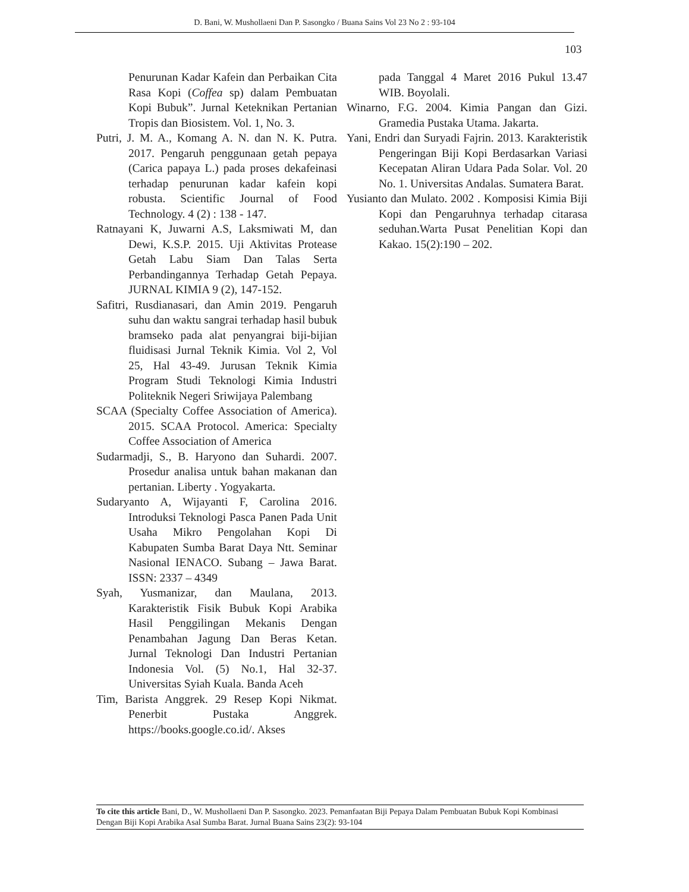D. Bani, W. Mushollaeni Dan P. Sasongko / Buana Sains Vol 23 No 2 : 93-104
103
Penurunan Kadar Kafein dan Perbaikan Cita Rasa Kopi (Coffea sp) dalam Pembuatan Kopi Bubuk”. Jurnal Keteknikan Pertanian Tropis dan Biosistem. Vol. 1, No. 3.
Putri, J. M. A., Komang A. N. dan N. K. Putra. 2017. Pengaruh penggunaan getah pepaya (Carica papaya L.) pada proses dekafeinasi terhadap penurunan kadar kafein kopi robusta. Scientific Journal of Food Technology. 4 (2) : 138 - 147.
Ratnayani K, Juwarni A.S, Laksmiwati M, dan Dewi, K.S.P. 2015. Uji Aktivitas Protease Getah Labu Siam Dan Talas Serta Perbandingannya Terhadap Getah Pepaya. JURNAL KIMIA 9 (2), 147-152.
Safitri, Rusdianasari, dan Amin 2019. Pengaruh suhu dan waktu sangrai terhadap hasil bubuk bramseko pada alat penyangrai biji-bijian fluidisasi Jurnal Teknik Kimia. Vol 2, Vol 25, Hal 43-49. Jurusan Teknik Kimia Program Studi Teknologi Kimia Industri Politeknik Negeri Sriwijaya Palembang
SCAA (Specialty Coffee Association of America). 2015. SCAA Protocol. America: Specialty Coffee Association of America
Sudarmadji, S., B. Haryono dan Suhardi. 2007. Prosedur analisa untuk bahan makanan dan pertanian. Liberty . Yogyakarta.
Sudaryanto A, Wijayanti F, Carolina 2016. Introduksi Teknologi Pasca Panen Pada Unit Usaha Mikro Pengolahan Kopi Di Kabupaten Sumba Barat Daya Ntt. Seminar Nasional IENACO. Subang – Jawa Barat. ISSN: 2337 – 4349
Syah, Yusmanizar, dan Maulana, 2013. Karakteristik Fisik Bubuk Kopi Arabika Hasil Penggilingan Mekanis Dengan Penambahan Jagung Dan Beras Ketan. Jurnal Teknologi Dan Industri Pertanian Indonesia Vol. (5) No.1, Hal 32-37. Universitas Syiah Kuala. Banda Aceh
Tim, Barista Anggrek. 29 Resep Kopi Nikmat. Penerbit Pustaka Anggrek. https://books.google.co.id/. Akses
pada Tanggal 4 Maret 2016 Pukul 13.47 WIB. Boyolali.
Winarno, F.G. 2004. Kimia Pangan dan Gizi. Gramedia Pustaka Utama. Jakarta.
Yani, Endri dan Suryadi Fajrin. 2013. Karakteristik Pengeringan Biji Kopi Berdasarkan Variasi Kecepatan Aliran Udara Pada Solar. Vol. 20 No. 1. Universitas Andalas. Sumatera Barat.
Yusianto dan Mulato. 2002 . Komposisi Kimia Biji Kopi dan Pengaruhnya terhadap citarasa seduhan.Warta Pusat Penelitian Kopi dan Kakao. 15(2):190 – 202.
To cite this article Bani, D., W. Mushollaeni Dan P. Sasongko. 2023. Pemanfaatan Biji Pepaya Dalam Pembuatan Bubuk Kopi Kombinasi Dengan Biji Kopi Arabika Asal Sumba Barat. Jurnal Buana Sains 23(2): 93-104